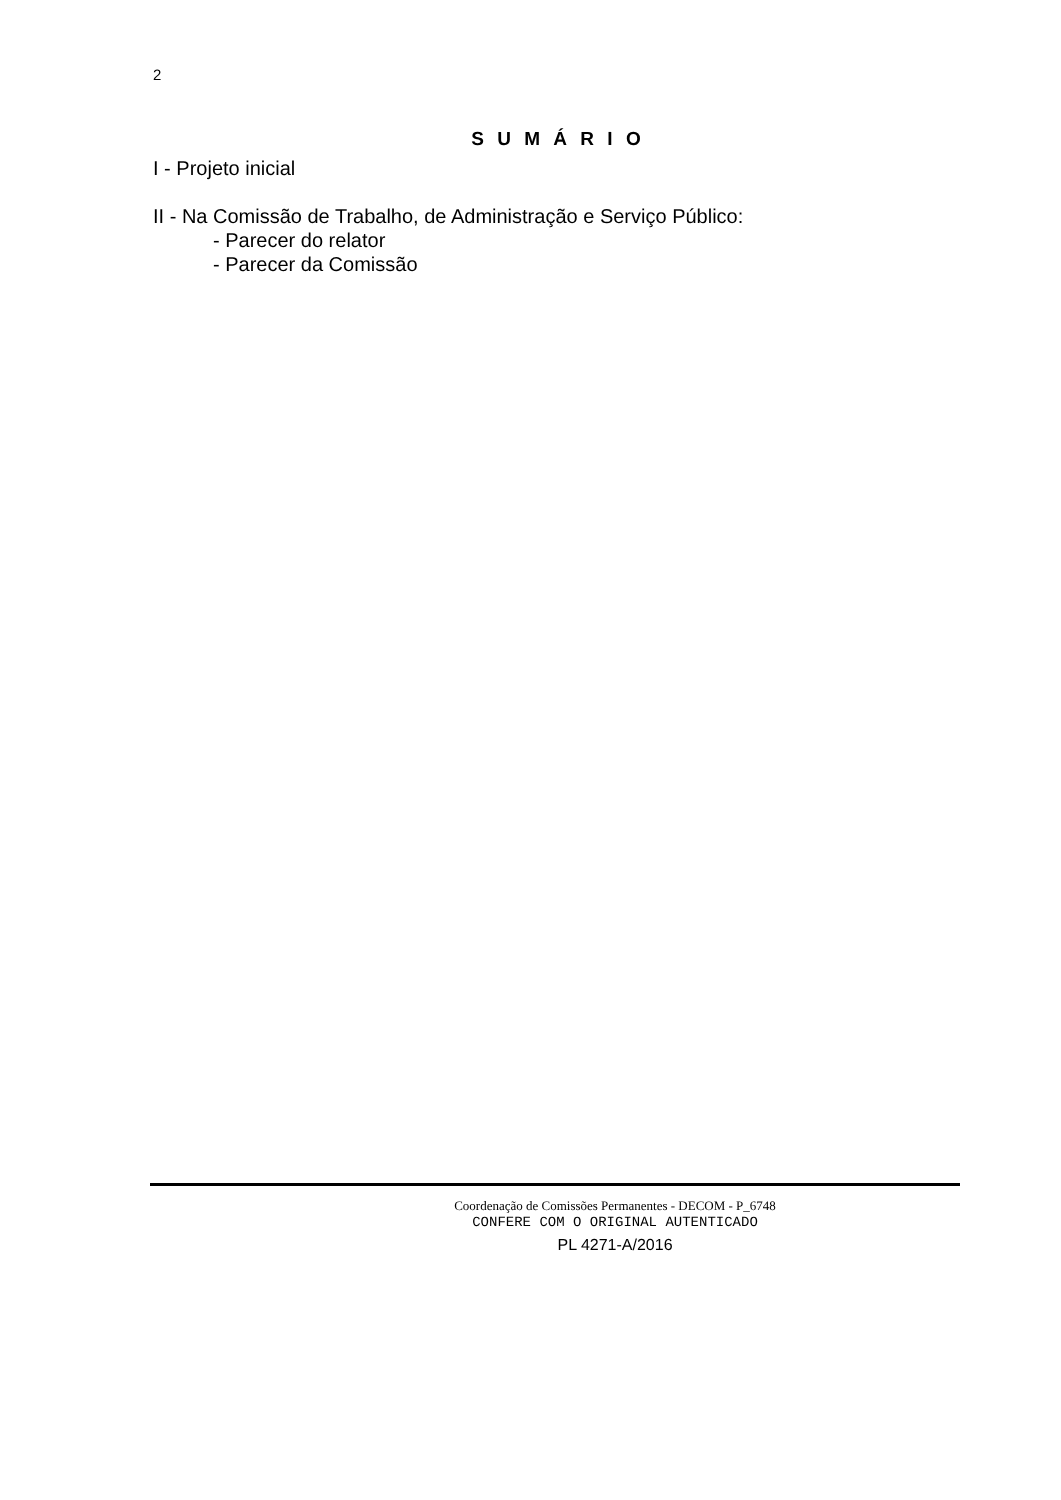2
S U M Á R I O
I - Projeto inicial
II - Na Comissão de Trabalho, de Administração e Serviço Público:
- Parecer do relator
- Parecer da Comissão
Coordenação de Comissões Permanentes - DECOM - P_6748
CONFERE COM O ORIGINAL AUTENTICADO
PL 4271-A/2016